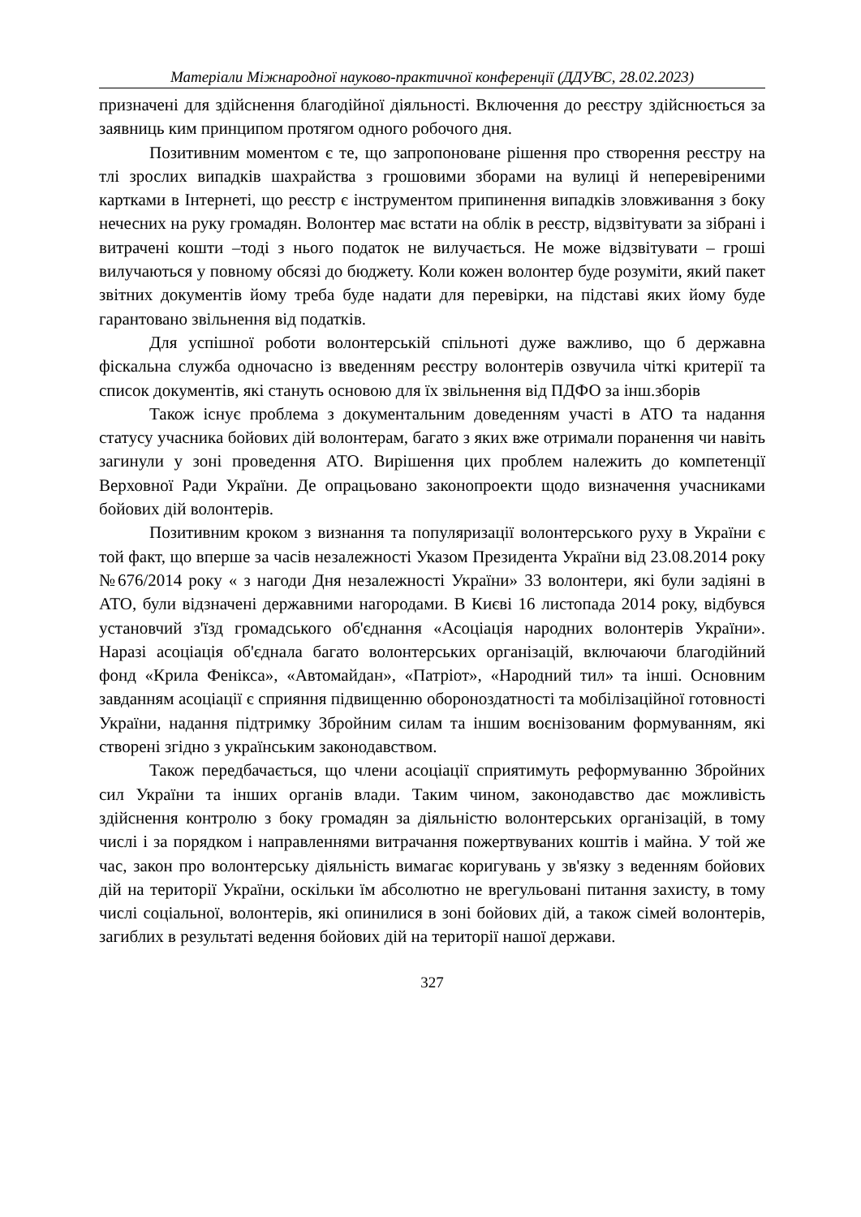Матеріали Міжнародної науково-практичної конференції (ДДУВС, 28.02.2023)
призначені для здійснення благодійної діяльності. Включення до реєстру здійснюється за заявниць ким принципом протягом одного робочого дня.
Позитивним моментом є те, що запропоноване рішення про створення реєстру на тлі зрослих випадків шахрайства з грошовими зборами на вулиці й неперевіреними картками в Інтернеті, що реєстр є інструментом припинення випадків зловживання з боку нечесних на руку громадян. Волонтер має встати на облік в реєстр, відзвітувати за зібрані і витрачені кошти –тоді з нього податок не вилучається. Не може відзвітувати – гроші вилучаються у повному обсязі до бюджету. Коли кожен волонтер буде розуміти, який пакет звітних документів йому треба буде надати для перевірки, на підставі яких йому буде гарантовано звільнення від податків.
Для успішної роботи волонтерській спільноті дуже важливо, що б державна фіскальна служба одночасно із введенням реєстру волонтерів озвучила чіткі критерії та список документів, які стануть основою для їх звільнення від ПДФО за інш.зборів
Також існує проблема з документальним доведенням участі в АТО та надання статусу учасника бойових дій волонтерам, багато з яких вже отримали поранення чи навіть загинули у зоні проведення АТО. Вирішення цих проблем належить до компетенції Верховної Ради України. Де опрацьовано законопроекти щодо визначення учасниками бойових дій волонтерів.
Позитивним кроком з визнання та популяризації волонтерського руху в України є той факт, що вперше за часів незалежності Указом Президента України від 23.08.2014 року №676/2014 року « з нагоди Дня незалежності України» 33 волонтери, які були задіяні в АТО, були відзначені державними нагородами. В Києві 16 листопада 2014 року, відбувся установчий з'їзд громадського об'єднання «Асоціація народних волонтерів України». Наразі асоціація об'єднала багато волонтерських організацій, включаючи благодійний фонд «Крила Фенікса», «Автомайдан», «Патріот», «Народний тил» та інші. Основним завданням асоціації є сприяння підвищенню обороноздатності та мобілізаційної готовності України, надання підтримку Збройним силам та іншим воєнізованим формуванням, які створені згідно з українським законодавством.
Також передбачається, що члени асоціації сприятимуть реформуванню Збройних сил України та інших органів влади. Таким чином, законодавство дає можливість здійснення контролю з боку громадян за діяльністю волонтерських організацій, в тому числі і за порядком і направленнями витрачання пожертвуваних коштів і майна. У той же час, закон про волонтерську діяльність вимагає коригувань у зв'язку з веденням бойових дій на території України, оскільки їм абсолютно не врегульовані питання захисту, в тому числі соціальної, волонтерів, які опинилися в зоні бойових дій, а також сімей волонтерів, загиблих в результаті ведення бойових дій на території нашої держави.
327